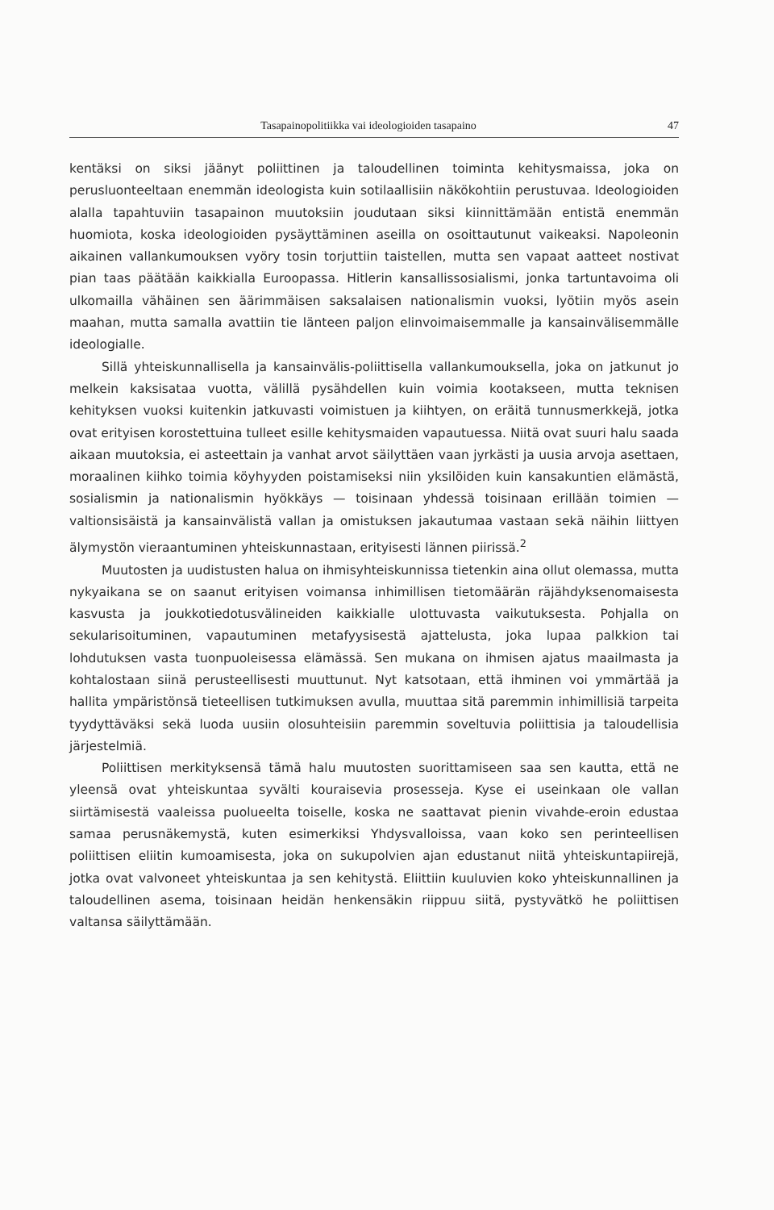Tasapainopolitiikka vai ideologioiden tasapaino 47
kentäksi on siksi jäänyt poliittinen ja taloudellinen toiminta kehitysmaissa, joka on perusluonteeltaan enemmän ideologista kuin sotilaallisiin näkökohtiin perustuvaa. Ideologioiden alalla tapahtuviin tasapainon muutoksiin joudutaan siksi kiinnittämään entistä enemmän huomiota, koska ideologioiden pysäyttäminen aseilla on osoittautunut vaikeaksi. Napoleonin aikainen vallankumouksen vyöry tosin torjuttiin taistellen, mutta sen vapaat aatteet nostivat pian taas päätään kaikkialla Euroopassa. Hitlerin kansallissosialismi, jonka tartuntavoima oli ulkomailla vähäinen sen äärimmäisen saksalaisen nationalismin vuoksi, lyötiin myös asein maahan, mutta samalla avattiin tie länteen paljon elinvoimaisemmalle ja kansainvälisemmälle ideologialle.
Sillä yhteiskunnallisella ja kansainvälis-poliittisella vallankumouksella, joka on jatkunut jo melkein kaksisataa vuotta, välillä pysähdellen kuin voimia kootakseen, mutta teknisen kehityksen vuoksi kuitenkin jatkuvasti voimistuen ja kiihtyen, on eräitä tunnusmerkkejä, jotka ovat erityisen korostettuina tulleet esille kehitysmaiden vapautuessa. Niitä ovat suuri halu saada aikaan muutoksia, ei asteettain ja vanhat arvot säilyttäen vaan jyrkästi ja uusia arvoja asettaen, moraalinen kiihko toimia köyhyyden poistamiseksi niin yksilöiden kuin kansakuntien elämästä, sosialismin ja nationalismin hyökkäys — toisinaan yhdessä toisinaan erillään toimien — valtionsisäistä ja kansainvälistä vallan ja omistuksen jakautumaa vastaan sekä näihin liittyen älymystön vieraantuminen yhteiskunnastaan, erityisesti lännen piirissä.<sup>2</sup>
Muutosten ja uudistusten halua on ihmisyhteiskunnissa tietenkin aina ollut olemassa, mutta nykyaikana se on saanut erityisen voimansa inhimillisen tietomäärän räjähdyksenomaisesta kasvusta ja joukkotiedotusvälineiden kaikkialle ulottuvasta vaikutuksesta. Pohjalla on sekularisoituminen, vapautuminen metafyysisestä ajattelusta, joka lupaa palkkion tai lohdutuksen vasta tuonpuoleisessa elämässä. Sen mukana on ihmisen ajatus maailmasta ja kohtalostaan siinä perusteellisesti muuttunut. Nyt katsotaan, että ihminen voi ymmärtää ja hallita ympäristönsä tieteellisen tutkimuksen avulla, muuttaa sitä paremmin inhimillisiä tarpeita tyydyttäväksi sekä luoda uusiin olosuhteisiin paremmin soveltuvia poliittisia ja taloudellisia järjestelmiä.
Poliittisen merkityksensä tämä halu muutosten suorittamiseen saa sen kautta, että ne yleensä ovat yhteiskuntaa syvälti kouraisevia prosesseja. Kyse ei useinkaan ole vallan siirtämisestä vaaleissa puolueelta toiselle, koska ne saattavat pienin vivahde-eroin edustaa samaa perusnäkemystä, kuten esimerkiksi Yhdysvalloissa, vaan koko sen perinteellisen poliittisen eliitin kumoamisesta, joka on sukupolvien ajan edustanut niitä yhteiskuntapiirejä, jotka ovat valvoneet yhteiskuntaa ja sen kehitystä. Eliittiin kuuluvien koko yhteiskunnallinen ja taloudellinen asema, toisinaan heidän henkensäkin riippuu siitä, pystyvätkö he poliittisen valtansa säilyttämään.